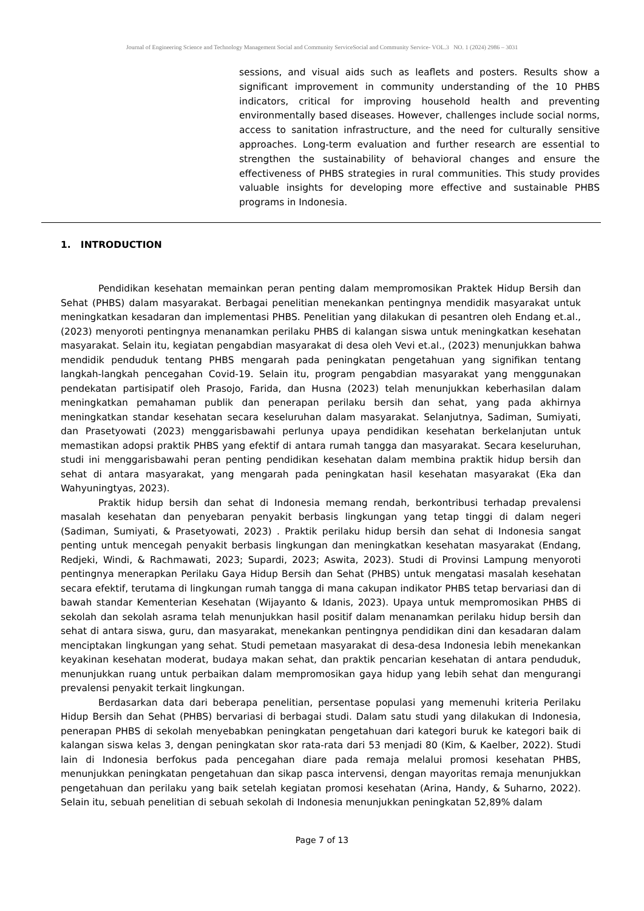Journal of Engineering Science and Technology Management Social and Community ServiceSocial and Community Service- VOL.3 NO. 1 (2024) 2986 – 3031
sessions, and visual aids such as leaflets and posters. Results show a significant improvement in community understanding of the 10 PHBS indicators, critical for improving household health and preventing environmentally based diseases. However, challenges include social norms, access to sanitation infrastructure, and the need for culturally sensitive approaches. Long-term evaluation and further research are essential to strengthen the sustainability of behavioral changes and ensure the effectiveness of PHBS strategies in rural communities. This study provides valuable insights for developing more effective and sustainable PHBS programs in Indonesia.
1. INTRODUCTION
Pendidikan kesehatan memainkan peran penting dalam mempromosikan Praktek Hidup Bersih dan Sehat (PHBS) dalam masyarakat. Berbagai penelitian menekankan pentingnya mendidik masyarakat untuk meningkatkan kesadaran dan implementasi PHBS. Penelitian yang dilakukan di pesantren oleh Endang et.al., (2023) menyoroti pentingnya menanamkan perilaku PHBS di kalangan siswa untuk meningkatkan kesehatan masyarakat. Selain itu, kegiatan pengabdian masyarakat di desa oleh Vevi et.al., (2023) menunjukkan bahwa mendidik penduduk tentang PHBS mengarah pada peningkatan pengetahuan yang signifikan tentang langkah-langkah pencegahan Covid-19. Selain itu, program pengabdian masyarakat yang menggunakan pendekatan partisipatif oleh Prasojo, Farida, dan Husna (2023) telah menunjukkan keberhasilan dalam meningkatkan pemahaman publik dan penerapan perilaku bersih dan sehat, yang pada akhirnya meningkatkan standar kesehatan secara keseluruhan dalam masyarakat. Selanjutnya, Sadiman, Sumiyati, dan Prasetyowati (2023) menggarisbawahi perlunya upaya pendidikan kesehatan berkelanjutan untuk memastikan adopsi praktik PHBS yang efektif di antara rumah tangga dan masyarakat. Secara keseluruhan, studi ini menggarisbawahi peran penting pendidikan kesehatan dalam membina praktik hidup bersih dan sehat di antara masyarakat, yang mengarah pada peningkatan hasil kesehatan masyarakat (Eka dan Wahyuningtyas, 2023).
Praktik hidup bersih dan sehat di Indonesia memang rendah, berkontribusi terhadap prevalensi masalah kesehatan dan penyebaran penyakit berbasis lingkungan yang tetap tinggi di dalam negeri (Sadiman, Sumiyati, & Prasetyowati, 2023) . Praktik perilaku hidup bersih dan sehat di Indonesia sangat penting untuk mencegah penyakit berbasis lingkungan dan meningkatkan kesehatan masyarakat (Endang, Redjeki, Windi, & Rachmawati, 2023; Supardi, 2023; Aswita, 2023). Studi di Provinsi Lampung menyoroti pentingnya menerapkan Perilaku Gaya Hidup Bersih dan Sehat (PHBS) untuk mengatasi masalah kesehatan secara efektif, terutama di lingkungan rumah tangga di mana cakupan indikator PHBS tetap bervariasi dan di bawah standar Kementerian Kesehatan (Wijayanto & Idanis, 2023). Upaya untuk mempromosikan PHBS di sekolah dan sekolah asrama telah menunjukkan hasil positif dalam menanamkan perilaku hidup bersih dan sehat di antara siswa, guru, dan masyarakat, menekankan pentingnya pendidikan dini dan kesadaran dalam menciptakan lingkungan yang sehat. Studi pemetaan masyarakat di desa-desa Indonesia lebih menekankan keyakinan kesehatan moderat, budaya makan sehat, dan praktik pencarian kesehatan di antara penduduk, menunjukkan ruang untuk perbaikan dalam mempromosikan gaya hidup yang lebih sehat dan mengurangi prevalensi penyakit terkait lingkungan.
Berdasarkan data dari beberapa penelitian, persentase populasi yang memenuhi kriteria Perilaku Hidup Bersih dan Sehat (PHBS) bervariasi di berbagai studi. Dalam satu studi yang dilakukan di Indonesia, penerapan PHBS di sekolah menyebabkan peningkatan pengetahuan dari kategori buruk ke kategori baik di kalangan siswa kelas 3, dengan peningkatan skor rata-rata dari 53 menjadi 80 (Kim, & Kaelber, 2022). Studi lain di Indonesia berfokus pada pencegahan diare pada remaja melalui promosi kesehatan PHBS, menunjukkan peningkatan pengetahuan dan sikap pasca intervensi, dengan mayoritas remaja menunjukkan pengetahuan dan perilaku yang baik setelah kegiatan promosi kesehatan (Arina, Handy, & Suharno, 2022). Selain itu, sebuah penelitian di sebuah sekolah di Indonesia menunjukkan peningkatan 52,89% dalam
Page 7 of 13